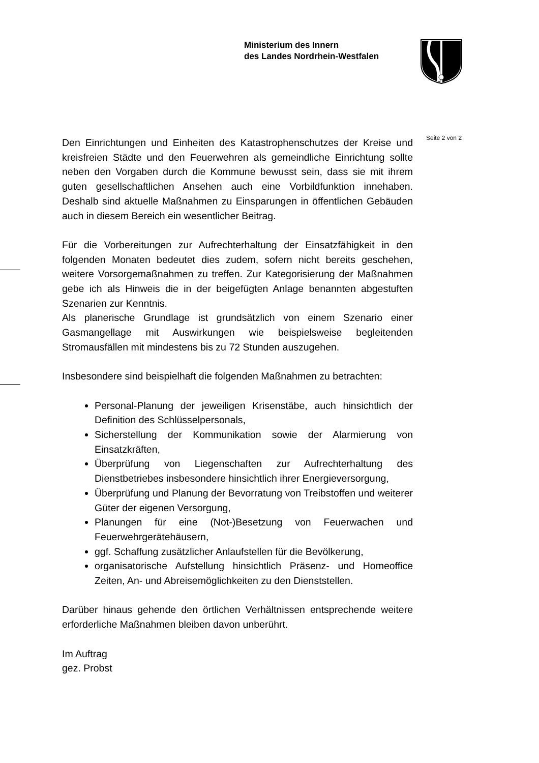Ministerium des Innern
des Landes Nordrhein-Westfalen
Seite 2 von 2
Den Einrichtungen und Einheiten des Katastrophenschutzes der Kreise und kreisfreien Städte und den Feuerwehren als gemeindliche Einrichtung sollte neben den Vorgaben durch die Kommune bewusst sein, dass sie mit ihrem guten gesellschaftlichen Ansehen auch eine Vorbildfunktion innehaben. Deshalb sind aktuelle Maßnahmen zu Einsparungen in öffentlichen Gebäuden auch in diesem Bereich ein wesentlicher Beitrag.
Für die Vorbereitungen zur Aufrechterhaltung der Einsatzfähigkeit in den folgenden Monaten bedeutet dies zudem, sofern nicht bereits geschehen, weitere Vorsorgemaßnahmen zu treffen. Zur Kategorisierung der Maßnahmen gebe ich als Hinweis die in der beigefügten Anlage benannten abgestuften Szenarien zur Kenntnis.
Als planerische Grundlage ist grundsätzlich von einem Szenario einer Gasmangellage mit Auswirkungen wie beispielsweise begleitenden Stromausfällen mit mindestens bis zu 72 Stunden auszugehen.
Insbesondere sind beispielhaft die folgenden Maßnahmen zu betrachten:
Personal-Planung der jeweiligen Krisenstäbe, auch hinsichtlich der Definition des Schlüsselpersonals,
Sicherstellung der Kommunikation sowie der Alarmierung von Einsatzkräften,
Überprüfung von Liegenschaften zur Aufrechterhaltung des Dienstbetriebes insbesondere hinsichtlich ihrer Energieversorgung,
Überprüfung und Planung der Bevorratung von Treibstoffen und weiterer Güter der eigenen Versorgung,
Planungen für eine (Not-)Besetzung von Feuerwachen und Feuerwehrgerätehäusern,
ggf. Schaffung zusätzlicher Anlaufstellen für die Bevölkerung,
organisatorische Aufstellung hinsichtlich Präsenz- und Homeoffice Zeiten, An- und Abreisemöglichkeiten zu den Dienststellen.
Darüber hinaus gehende den örtlichen Verhältnissen entsprechende weitere erforderliche Maßnahmen bleiben davon unberührt.
Im Auftrag
gez. Probst